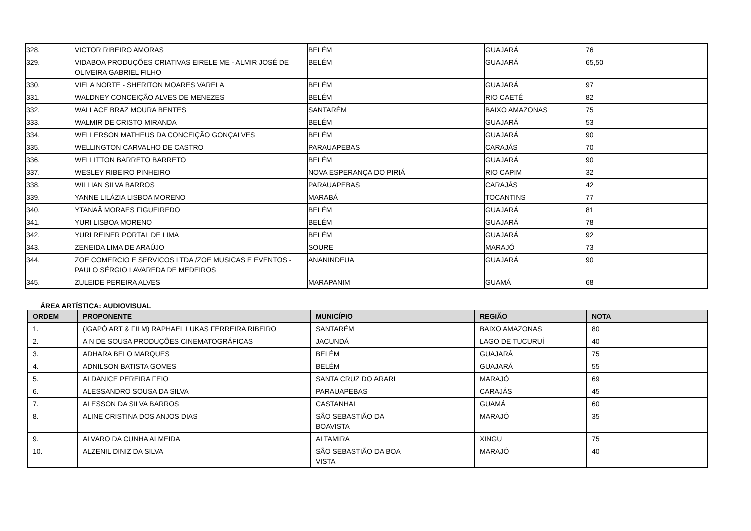| 328. | VICTOR RIBEIRO AMORAS | BELÉM | GUAJARÁ | 76 |
| 329. | VIDABOA PRODUÇÕES CRIATIVAS EIRELE ME - ALMIR JOSÉ DE OLIVEIRA GABRIEL FILHO | BELÉM | GUAJARÁ | 65,50 |
| 330. | VIELA NORTE - SHERITON MOARES VARELA | BELÉM | GUAJARÁ | 97 |
| 331. | WALDNEY CONCEIÇÃO ALVES DE MENEZES | BELÉM | RIO CAETÉ | 82 |
| 332. | WALLACE BRAZ MOURA BENTES | SANTARÉM | BAIXO AMAZONAS | 75 |
| 333. | WALMIR DE CRISTO MIRANDA | BELÉM | GUAJARÁ | 53 |
| 334. | WELLERSON MATHEUS DA CONCEIÇÃO GONÇALVES | BELÉM | GUAJARÁ | 90 |
| 335. | WELLINGTON CARVALHO DE CASTRO | PARAUAPEBAS | CARAJÁS | 70 |
| 336. | WELLITTON BARRETO BARRETO | BELÉM | GUAJARÁ | 90 |
| 337. | WESLEY RIBEIRO PINHEIRO | NOVA ESPERANÇA DO PIRIÁ | RIO CAPIM | 32 |
| 338. | WILLIAN SILVA BARROS | PARAUAPEBAS | CARAJÁS | 42 |
| 339. | YANNE LILÁZIA LISBOA MORENO | MARABÁ | TOCANTINS | 77 |
| 340. | YTANAÃ MORAES FIGUEIREDO | BELÉM | GUAJARÁ | 81 |
| 341. | YURI LISBOA MORENO | BELÉM | GUAJARÁ | 78 |
| 342. | YURI REINER PORTAL DE LIMA | BELÉM | GUAJARÁ | 92 |
| 343. | ZENEIDA LIMA DE ARAÚJO | SOURE | MARAJÓ | 73 |
| 344. | ZOE COMERCIO E SERVICOS LTDA /ZOE MUSICAS E EVENTOS - PAULO SÉRGIO LAVAREDA DE MEDEIROS | ANANINDEUA | GUAJARÁ | 90 |
| 345. | ZULEIDE PEREIRA ALVES | MARAPANIM | GUAMÁ | 68 |
ÁREA ARTÍSTICA: AUDIOVISUAL
| ORDEM | PROPONENTE | MUNICÍPIO | REGIÃO | NOTA |
| --- | --- | --- | --- | --- |
| 1. | (IGAPÓ ART & FILM) RAPHAEL LUKAS FERREIRA RIBEIRO | SANTARÉM | BAIXO AMAZONAS | 80 |
| 2. | A N DE SOUSA PRODUÇÕES CINEMATOGRÁFICAS | JACUNDÁ | LAGO DE TUCURUÍ | 40 |
| 3. | ADHARA BELO MARQUES | BELÉM | GUAJARÁ | 75 |
| 4. | ADNILSON BATISTA GOMES | BELÉM | GUAJARÁ | 55 |
| 5. | ALDANICE PEREIRA FEIO | SANTA CRUZ DO ARARI | MARAJÓ | 69 |
| 6. | ALESSANDRO SOUSA DA SILVA | PARAUAPEBAS | CARAJÁS | 45 |
| 7. | ALESSON DA SILVA BARROS | CASTANHAL | GUAMÁ | 60 |
| 8. | ALINE CRISTINA DOS ANJOS DIAS | SÃO SEBASTIÃO DA BOAVISTA | MARAJÓ | 35 |
| 9. | ALVARO DA CUNHA ALMEIDA | ALTAMIRA | XINGU | 75 |
| 10. | ALZENIL DINIZ DA SILVA | SÃO SEBASTIÃO DA BOA VISTA | MARAJÓ | 40 |